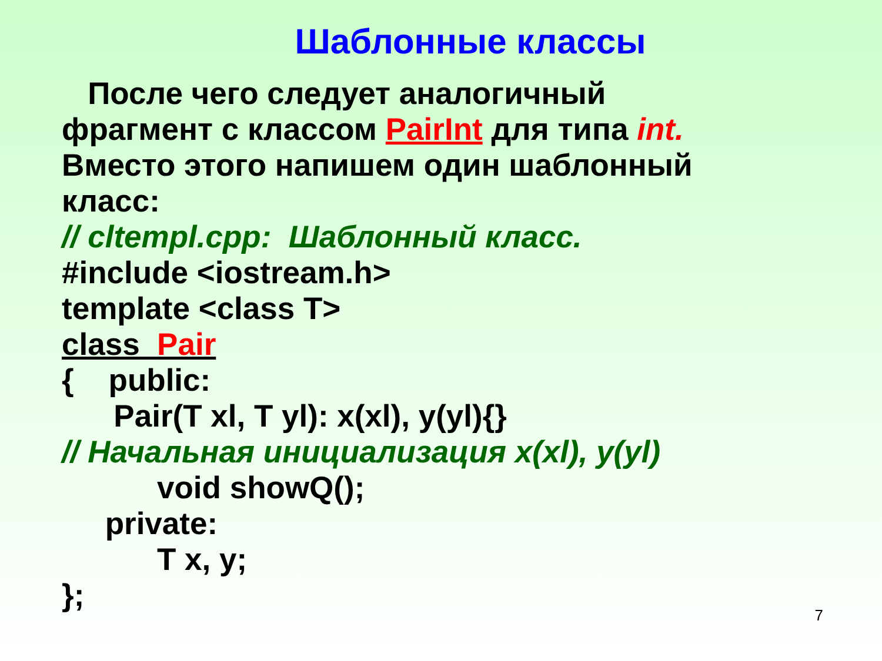Шаблонные классы
После чего следует аналогичный
фрагмент с классом PairInt для типа int.
Вместо этого напишем один шаблонный
класс:
// cltempl.cpp: Шаблонный класс.
#include <iostream.h>
template <class T>
class Pair
{ public:
Pair(T xl, T yl): x(xl), y(yl){}
// Начальная инициализация x(xl), y(yl)
void showQ();
private:
T x, y;
};
7